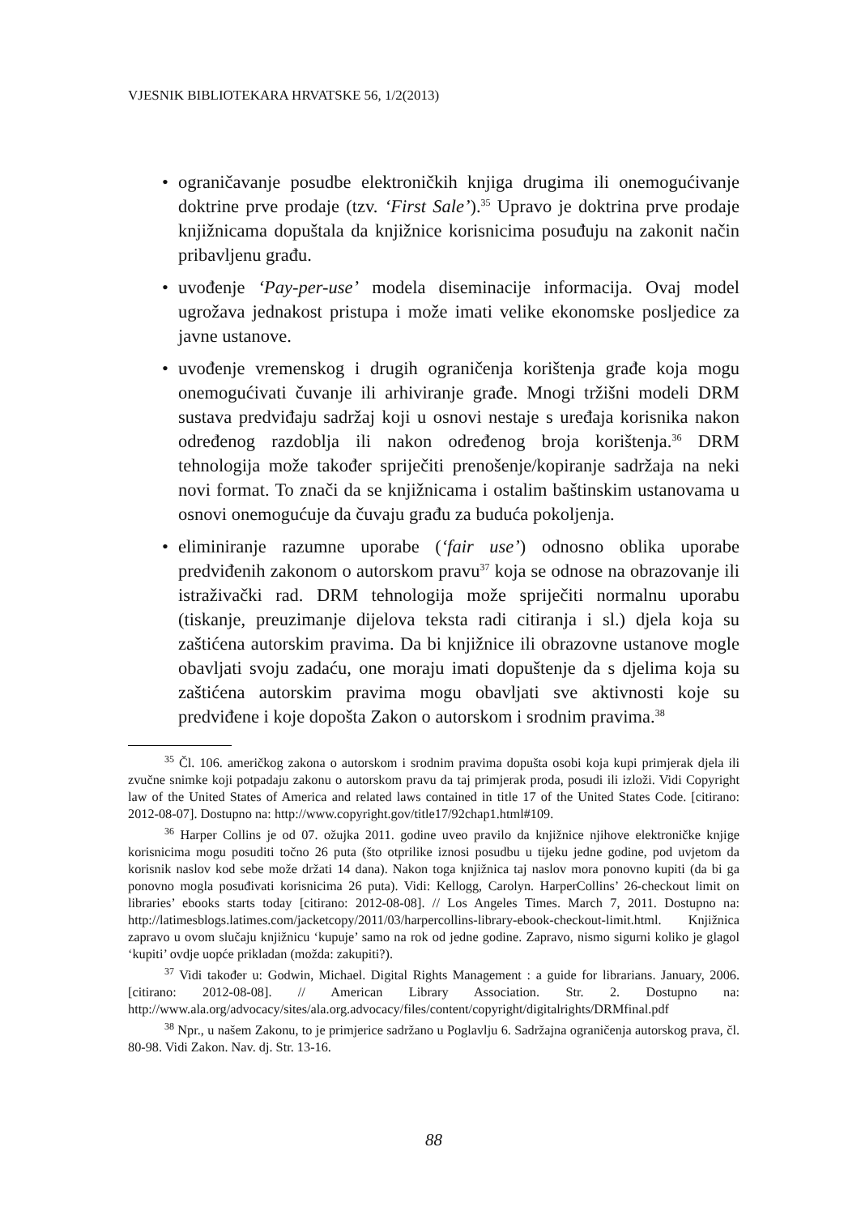VJESNIK BIBLIOTEKARA HRVATSKE 56, 1/2(2013)
• ograničavanje posudbe elektroničkih knjiga drugima ili onemogućivanje doktrine prve prodaje (tzv. ‘First Sale’).<sup>35</sup> Upravo je doktrina prve prodaje knjižnicama dopuštala da knjižnice korisnicima posuđuju na zakonit način pribavljenu građu.
• uvođenje ‘Pay-per-use’ modela diseminacije informacija. Ovaj model ugrožava jednakost pristupa i može imati velike ekonomske posljedice za javne ustanove.
• uvođenje vremenskog i drugih ograničenja korištenja građe koja mogu onemogućivati čuvanje ili arhiviranje građe. Mnogi tržišni modeli DRM sustava predviđaju sadržaj koji u osnovi nestaje s uređaja korisnika nakon određenog razdoblja ili nakon određenog broja korištenja.<sup>36</sup> DRM tehnologija može također spriječiti prenošenje/kopiranje sadržaja na neki novi format. To znači da se knjižnicama i ostalim baštinskim ustanovama u osnovi onemogućuje da čuvaju građu za buduća pokoljenja.
• eliminiranje razumne uporabe (‘fair use’) odnosno oblika uporabe predviđenih zakonom o autorskom pravu<sup>37</sup> koja se odnose na obrazovanje ili istraživački rad. DRM tehnologija može spriječiti normalnu uporabu (tiskanje, preuzimanje dijelova teksta radi citiranja i sl.) djela koja su zaštićena autorskim pravima. Da bi knjižnice ili obrazovne ustanove mogle obavljati svoju zadaću, one moraju imati dopuštenje da s djelima koja su zaštićena autorskim pravima mogu obavljati sve aktivnosti koje su predviđene i koje dopošta Zakon o autorskom i srodnim pravima.<sup>38</sup>
<sup>35</sup> Čl. 106. američkog zakona o autorskom i srodnim pravima dopušta osobi koja kupi primjerak djela ili zvučne snimke koji potpadaju zakonu o autorskom pravu da taj primjerak proda, posudi ili izloži. Vidi Copyright law of the United States of America and related laws contained in title 17 of the United States Code. [citirano: 2012-08-07]. Dostupno na: http://www.copyright.gov/title17/92chap1.html#109.
<sup>36</sup> Harper Collins je od 07. ožujka 2011. godine uveo pravilo da knjižnice njihove elektroničke knjige korisnicima mogu posuditi točno 26 puta (što otprilike iznosi posudbu u tijeku jedne godine, pod uvjetom da korisnik naslov kod sebe može držati 14 dana). Nakon toga knjižnica taj naslov mora ponovno kupiti (da bi ga ponovno mogla posuđivati korisnicima 26 puta). Vidi: Kellogg, Carolyn. HarperCollins’ 26-checkout limit on libraries’ ebooks starts today [citirano: 2012-08-08]. // Los Angeles Times. March 7, 2011. Dostupno na: http://latimesblogs.latimes.com/jacketcopy/2011/03/harpercollins-library-ebook-checkout-limit.html. Knjižnica zapravo u ovom slučaju knjižnicu ‘kupuje’ samo na rok od jedne godine. Zapravo, nismo sigurni koliko je glagol ‘kupiti’ ovdje uopće prikladan (možda: zakupiti?).
<sup>37</sup> Vidi također u: Godwin, Michael. Digital Rights Management : a guide for librarians. January, 2006. [citirano: 2012-08-08]. // American Library Association. Str. 2. Dostupno na: http://www.ala.org/advocacy/sites/ala.org.advocacy/files/content/copyright/digitalrights/DRMfinal.pdf
<sup>38</sup> Npr., u našem Zakonu, to je primjerice sadržano u Poglavlju 6. Sadržajna ograničenja autorskog prava, čl. 80-98. Vidi Zakon. Nav. dj. Str. 13-16.
88